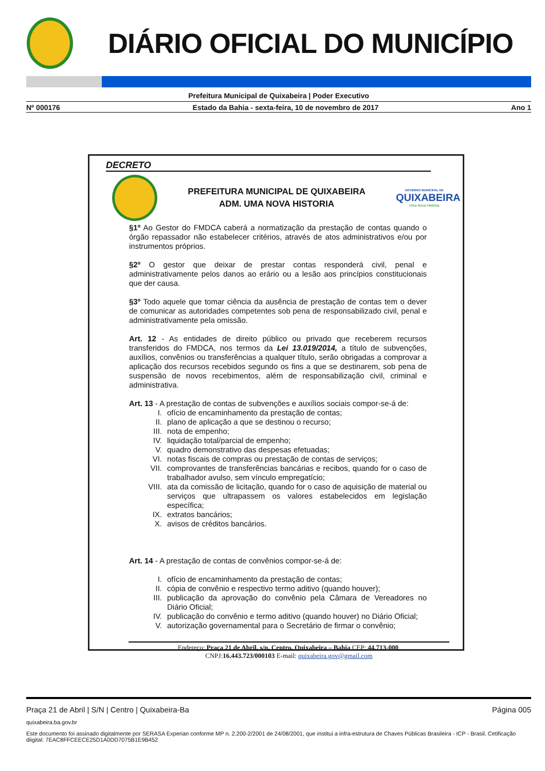DIÁRIO OFICIAL DO MUNICÍPIO
Prefeitura Municipal de Quixabeira | Poder Executivo
Nº 000176 Estado da Bahia - sexta-feira, 10 de novembro de 2017 Ano 1
DECRETO
PREFEITURA MUNICIPAL DE QUIXABEIRA
ADM. UMA NOVA HISTORIA
GOVERNO MUNICIPAL DE
QUIXABEIRA
Uma Nova História
§1º Ao Gestor do FMDCA caberá a normatização da prestação de contas quando o órgão repassador não estabelecer critérios, através de atos administrativos e/ou por instrumentos próprios.
§2º O gestor que deixar de prestar contas responderá civil, penal e administrativamente pelos danos ao erário ou a lesão aos princípios constitucionais que der causa.
§3º Todo aquele que tomar ciência da ausência de prestação de contas tem o dever de comunicar as autoridades competentes sob pena de responsabilizado civil, penal e administrativamente pela omissão.
Art. 12 - As entidades de direito público ou privado que receberem recursos transferidos do FMDCA, nos termos da Lei 13.019/2014, a título de subvenções, auxílios, convênios ou transferências a qualquer título, serão obrigadas a comprovar a aplicação dos recursos recebidos segundo os fins a que se destinarem, sob pena de suspensão de novos recebimentos, além de responsabilização civil, criminal e administrativa.
Art. 13 - A prestação de contas de subvenções e auxílios sociais compor-se-á de:
I. ofício de encaminhamento da prestação de contas;
II. plano de aplicação a que se destinou o recurso;
III. nota de empenho;
IV. liquidação total/parcial de empenho;
V. quadro demonstrativo das despesas efetuadas;
VI. notas fiscais de compras ou prestação de contas de serviços;
VII. comprovantes de transferências bancárias e recibos, quando for o caso de trabalhador avulso, sem vínculo empregatício;
VIII. ata da comissão de licitação, quando for o caso de aquisição de material ou serviços que ultrapassem os valores estabelecidos em legislação específica;
IX. extratos bancários;
X. avisos de créditos bancários.
Art. 14 - A prestação de contas de convênios compor-se-á de:
I. ofício de encaminhamento da prestação de contas;
II. cópia de convênio e respectivo termo aditivo (quando houver);
III. publicação da aprovação do convênio pela Câmara de Vereadores no Diário Oficial;
IV. publicação do convênio e termo aditivo (quando houver) no Diário Oficial;
V. autorização governamental para o Secretário de firmar o convênio;
Endereço: Praça 21 de Abril, s/n, Centro, Quixabeira – Bahia CEP: 44.713-000.
CNPJ:16.443.723/000103 E-mail: quixabeira.gov@gmail.com
Praça 21 de Abril | S/N | Centro | Quixabeira-Ba Página 005
quixabeira.ba.gov.br
Este documento foi assinado digitalmente por SERASA Experian conforme MP n. 2.200-2/2001 de 24/08/2001, que institui a infra-estrutura de Chaves Públicas Brasileira - ICP - Brasil. Cetificação diigital: 7EAC8FFCEECE25D1A0DD7075B1E9B452